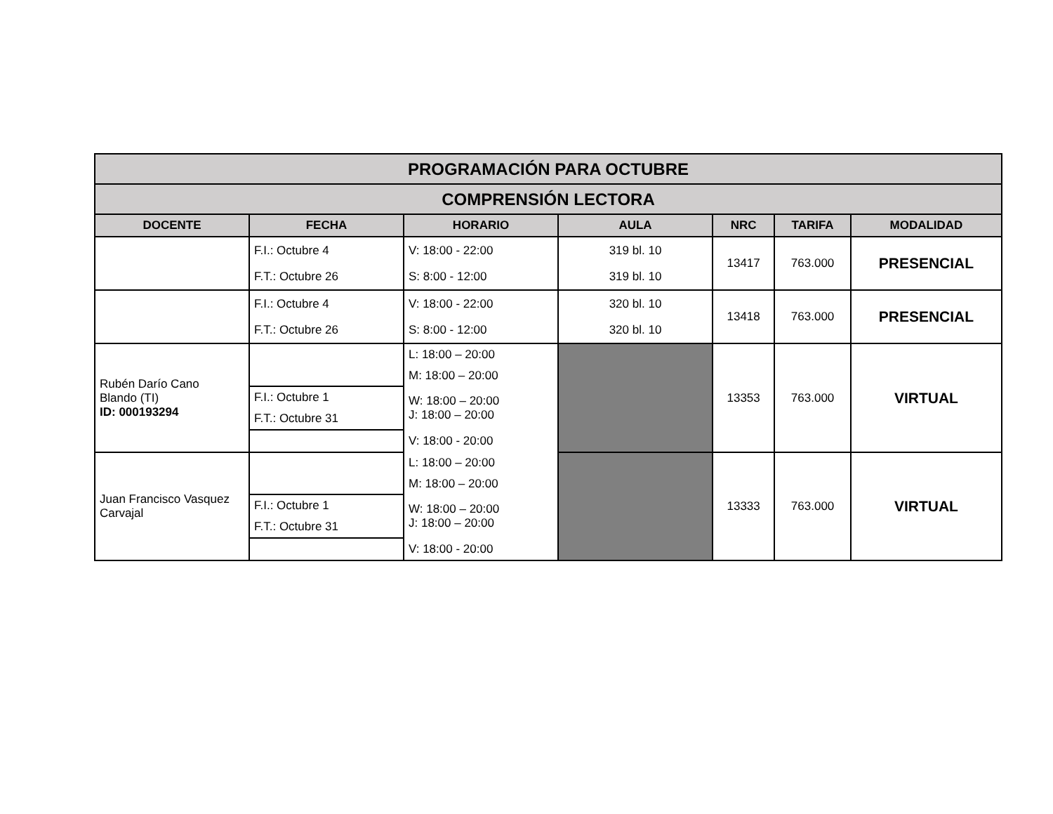| PROGRAMACIÓN PARA OCTUBRE | | | | | | |
| --- | --- | --- | --- | --- | --- | --- |
| COMPRENSIÓN LECTORA | | | | | | |
| DOCENTE | FECHA | HORARIO | AULA | NRC | TARIFA | MODALIDAD |
| | F.I.: Octubre 4 | V: 18:00 - 22:00 | 319 bl. 10 | 13417 | 763.000 | PRESENCIAL |
| | F.T.: Octubre 26 | S: 8:00 - 12:00 | 319 bl. 10 | | | |
| | F.I.: Octubre 4 | V: 18:00 - 22:00 | 320 bl. 10 | 13418 | 763.000 | PRESENCIAL |
| | F.T.: Octubre 26 | S: 8:00 - 12:00 | 320 bl. 10 | | | |
| Rubén Darío Cano Blando (TI) ID: 000193294 | | L: 18:00 – 20:00 | | 13353 | 763.000 | VIRTUAL |
| | | M: 18:00 – 20:00 | | | | |
| | F.I.: Octubre 1 F.T.: Octubre 31 | W: 18:00 – 20:00 J: 18:00 – 20:00 | | | | |
| | | V: 18:00 - 20:00 | | | | |
| Juan Francisco Vasquez Carvajal | | L: 18:00 – 20:00 | | 13333 | 763.000 | VIRTUAL |
| | | M: 18:00 – 20:00 | | | | |
| | F.I.: Octubre 1 F.T.: Octubre 31 | W: 18:00 – 20:00 J: 18:00 – 20:00 | | | | |
| | | V: 18:00 - 20:00 | | | | |